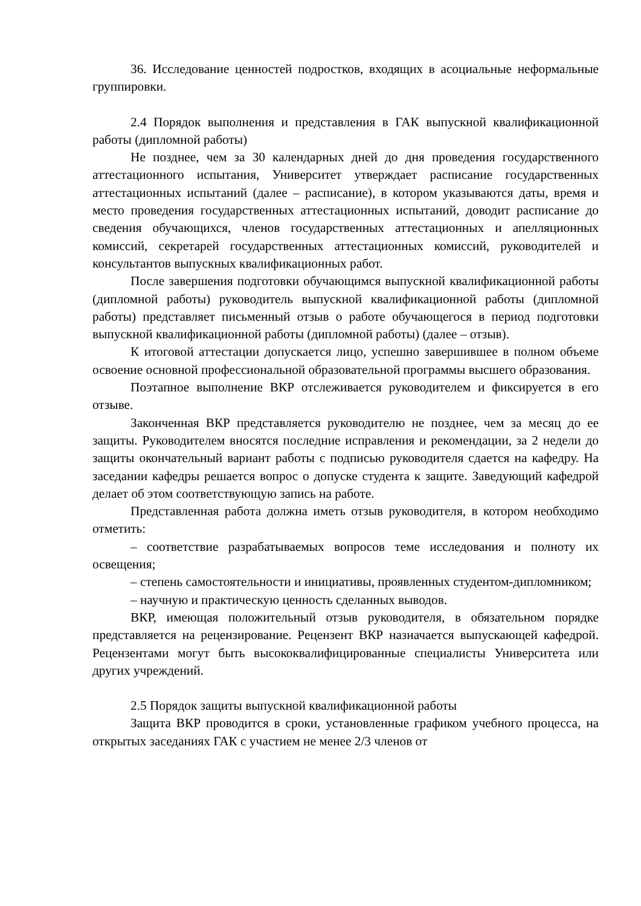36. Исследование ценностей подростков, входящих в асоциальные неформальные группировки.
2.4 Порядок выполнения и представления в ГАК выпускной квалификационной работы (дипломной работы)
Не позднее, чем за 30 календарных дней до дня проведения государственного аттестационного испытания, Университет утверждает расписание государственных аттестационных испытаний (далее – расписание), в котором указываются даты, время и место проведения государственных аттестационных испытаний, доводит расписание до сведения обучающихся, членов государственных аттестационных и апелляционных комиссий, секретарей государственных аттестационных комиссий, руководителей и консультантов выпускных квалификационных работ.
После завершения подготовки обучающимся выпускной квалификационной работы (дипломной работы) руководитель выпускной квалификационной работы (дипломной работы) представляет письменный отзыв о работе обучающегося в период подготовки выпускной квалификационной работы (дипломной работы) (далее – отзыв).
К итоговой аттестации допускается лицо, успешно завершившее в полном объеме освоение основной профессиональной образовательной программы высшего образования.
Поэтапное выполнение ВКР отслеживается руководителем и фиксируется в его отзыве.
Законченная ВКР представляется руководителю не позднее, чем за месяц до ее защиты. Руководителем вносятся последние исправления и рекомендации, за 2 недели до защиты окончательный вариант работы с подписью руководителя сдается на кафедру. На заседании кафедры решается вопрос о допуске студента к защите. Заведующий кафедрой делает об этом соответствующую запись на работе.
Представленная работа должна иметь отзыв руководителя, в котором необходимо отметить:
– соответствие разрабатываемых вопросов теме исследования и полноту их освещения;
– степень самостоятельности и инициативы, проявленных студентом-дипломником;
– научную и практическую ценность сделанных выводов.
ВКР, имеющая положительный отзыв руководителя, в обязательном порядке представляется на рецензирование. Рецензент ВКР назначается выпускающей кафедрой. Рецензентами могут быть высококвалифицированные специалисты Университета или других учреждений.
2.5 Порядок защиты выпускной квалификационной работы
Защита ВКР проводится в сроки, установленные графиком учебного процесса, на открытых заседаниях ГАК с участием не менее 2/3 членов от